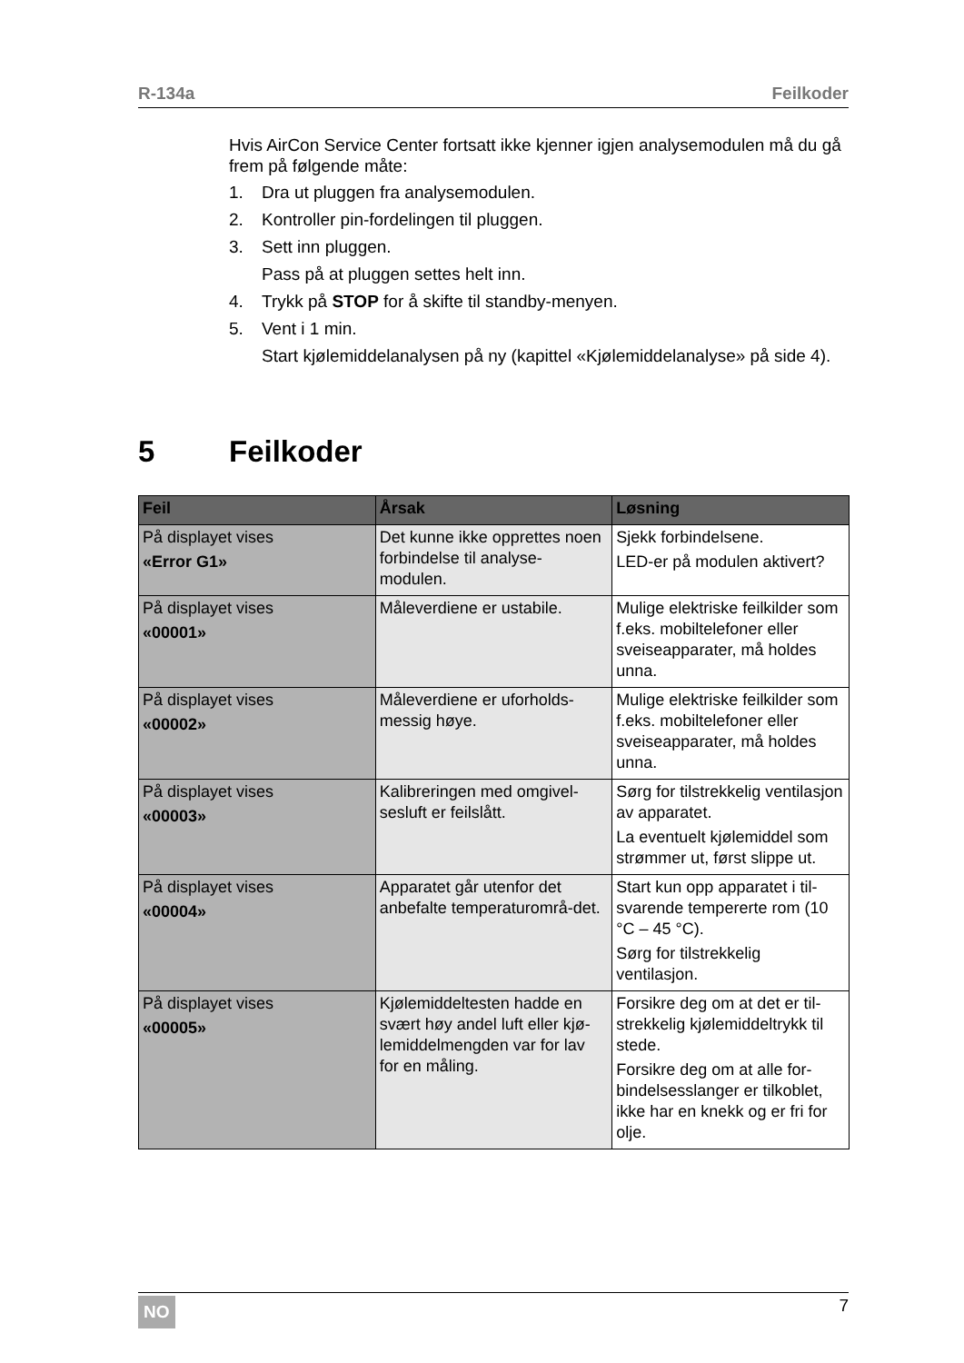R-134a Feilkoder
Hvis AirCon Service Center fortsatt ikke kjenner igjen analysemodulen må du gå frem på følgende måte:
1. Dra ut pluggen fra analysemodulen.
2. Kontroller pin-fordelingen til pluggen.
3. Sett inn pluggen.
Pass på at pluggen settes helt inn.
4. Trykk på STOP for å skifte til standby-menyen.
5. Vent i 1 min.
Start kjølemiddelanalysen på ny (kapittel «Kjølemiddelanalyse» på side 4).
5 Feilkoder
| Feil | Årsak | Løsning |
| --- | --- | --- |
| På displayet vises «Error G1» | Det kunne ikke opprettes noen forbindelse til analyse-modulen. | Sjekk forbindelsene. LED-er på modulen aktivert? |
| På displayet vises «00001» | Måleverdiene er ustabile. | Mulige elektriske feilkilder som f.eks. mobiltelefoner eller sveiseapparater, må holdes unna. |
| På displayet vises «00002» | Måleverdiene er uforholds-messig høye. | Mulige elektriske feilkilder som f.eks. mobiltelefoner eller sveiseapparater, må holdes unna. |
| På displayet vises «00003» | Kalibreringen med omgivel-sesluft er feilslått. | Sørg for tilstrekkelig ventilasjon av apparatet. La eventuelt kjølemiddel som strømmer ut, først slippe ut. |
| På displayet vises «00004» | Apparatet går utenfor det anbefalte temperaturområ-det. | Start kun opp apparatet i til-svarende tempererte rom (10 °C – 45 °C). Sørg for tilstrekkelig ventilasjon. |
| På displayet vises «00005» | Kjølemiddeltesten hadde en svært høy andel luft eller kjø-lemiddelmengden var for lav for en måling. | Forsikre deg om at det er til-strekkelig kjølemiddeltrykk til stede. Forsikre deg om at alle for-bindelsesslanger er tilkoblet, ikke har en knekk og er fri for olje. |
NO 7